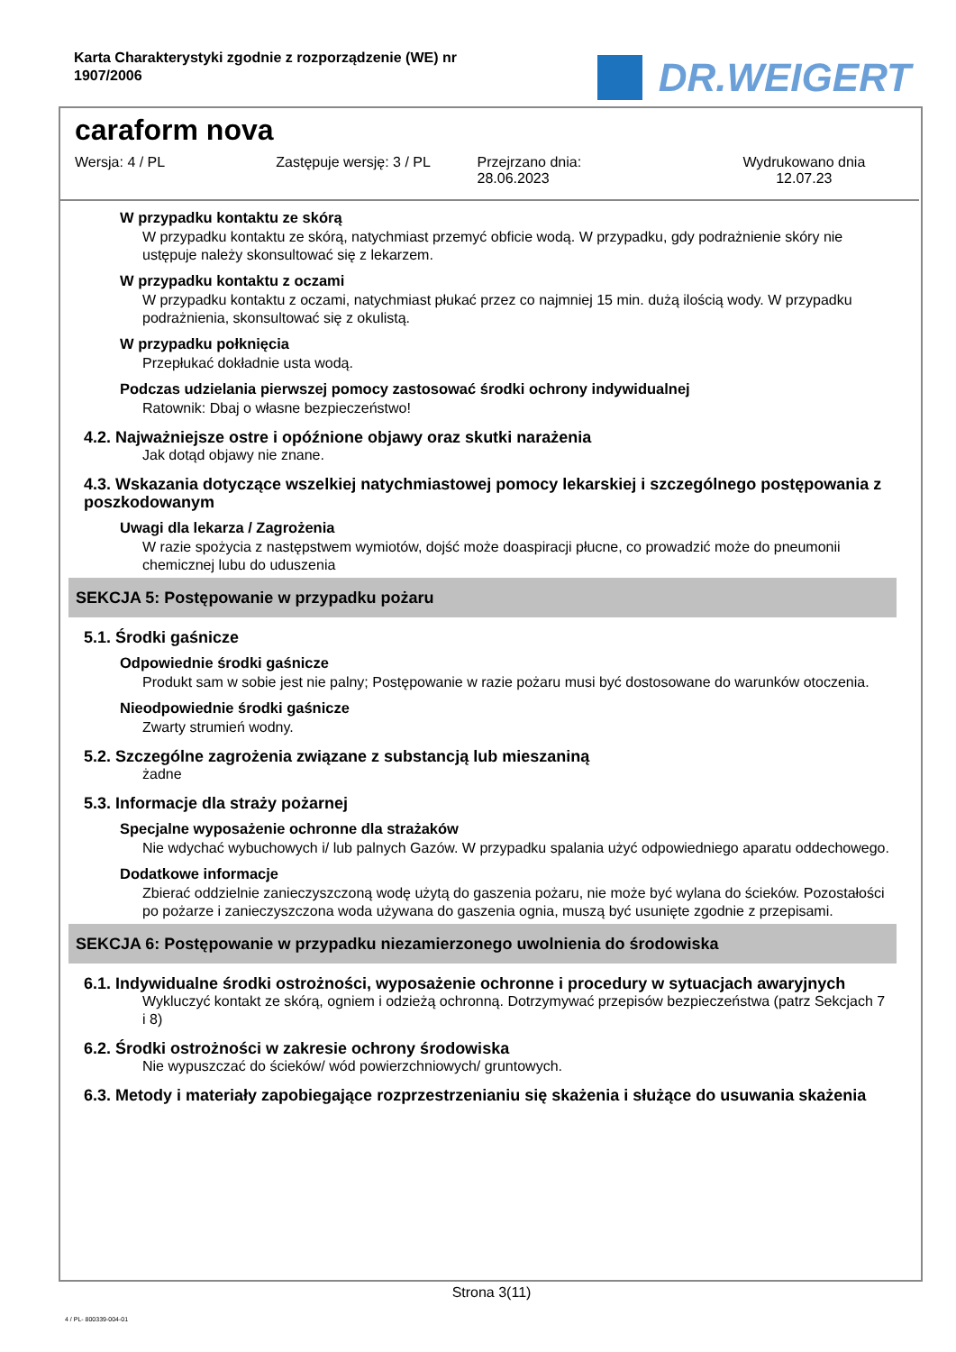Karta Charakterystyki zgodnie z rozporządzenie (WE) nr 1907/2006
DR.WEIGERT
caraform nova
Wersja: 4 / PL Zastępuje wersję: 3 / PL Przejrzano dnia:
28.06.2023
Wydrukowano dnia
12.07.23
W przypadku kontaktu ze skórą
W przypadku kontaktu ze skórą, natychmiast przemyć obficie wodą. W przypadku, gdy podrażnienie skóry nie ustępuje należy skonsultować się z lekarzem.
W przypadku kontaktu z oczami
W przypadku kontaktu z oczami, natychmiast płukać przez co najmniej 15 min. dużą ilością wody. W przypadku podrażnienia, skonsultować się z okulistą.
W przypadku połknięcia
Przepłukać dokładnie usta wodą.
Podczas udzielania pierwszej pomocy zastosować środki ochrony indywidualnej
Ratownik: Dbaj o własne bezpieczeństwo!
4.2. Najważniejsze ostre i opóźnione objawy oraz skutki narażenia
Jak dotąd objawy nie znane.
4.3. Wskazania dotyczące wszelkiej natychmiastowej pomocy lekarskiej i szczególnego postępowania z poszkodowanym
Uwagi dla lekarza / Zagrożenia
W razie spożycia z następstwem wymiotów, dojść może doaspiracji płucne, co prowadzić może do pneumonii chemicznej lubu do uduszenia
SEKCJA 5: Postępowanie w przypadku pożaru
5.1. Środki gaśnicze
Odpowiednie środki gaśnicze
Produkt sam w sobie jest nie palny; Postępowanie w razie pożaru musi być dostosowane do warunków otoczenia.
Nieodpowiednie środki gaśnicze
Zwarty strumień wodny.
5.2. Szczególne zagrożenia związane z substancją lub mieszaniną
żadne
5.3. Informacje dla straży pożarnej
Specjalne wyposażenie ochronne dla strażaków
Nie wdychać wybuchowych i/ lub palnych Gazów. W przypadku spalania użyć odpowiedniego aparatu oddechowego.
Dodatkowe informacje
Zbierać oddzielnie zanieczyszczoną wodę użytą do gaszenia pożaru, nie może być wylana do ścieków. Pozostałości po pożarze i zanieczyszczona woda używana do gaszenia ognia, muszą być usunięte zgodnie z przepisami.
SEKCJA 6: Postępowanie w przypadku niezamierzonego uwolnienia do środowiska
6.1. Indywidualne środki ostrożności, wyposażenie ochronne i procedury w sytuacjach awaryjnych
Wykluczyć kontakt ze skórą, ogniem i odzieżą ochronną. Dotrzymywać przepisów bezpieczeństwa (patrz Sekcjach 7 i 8)
6.2. Środki ostrożności w zakresie ochrony środowiska
Nie wypuszczać do ścieków/ wód powierzchniowych/ gruntowych.
6.3. Metody i materiały zapobiegające rozprzestrzenianiu się skażenia i służące do usuwania skażenia
Strona 3(11)
4 / PL- 800339-004-01